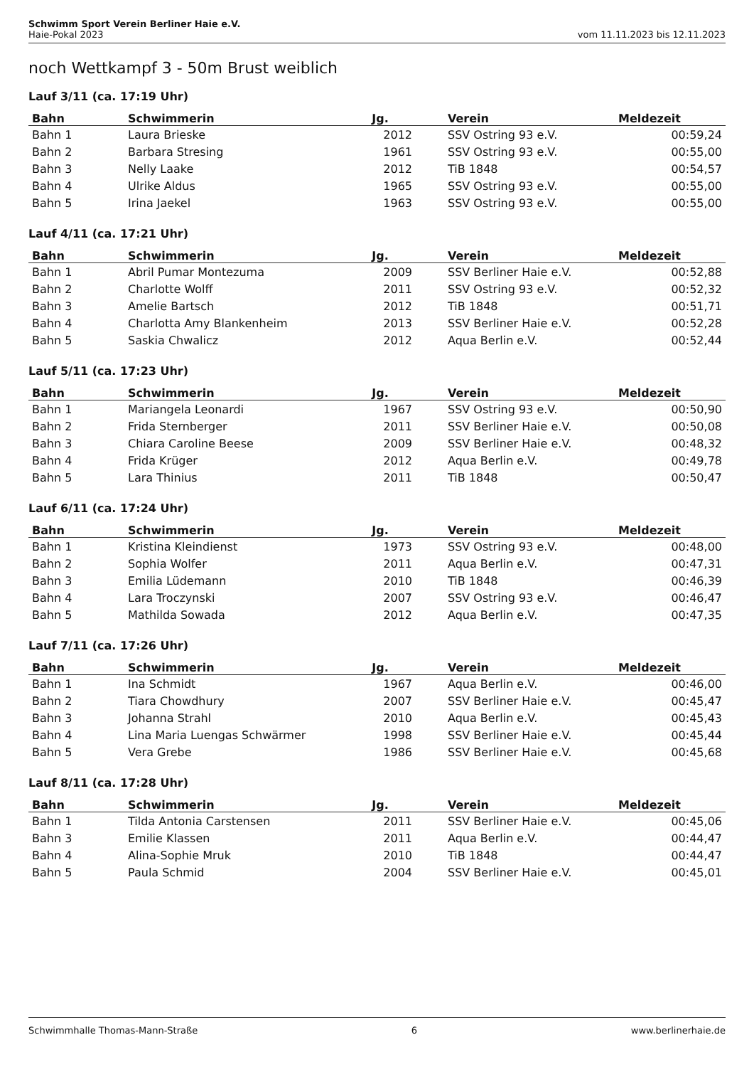Schwimm Sport Verein Berliner Haie e.V.
Haie-Pokal 2023 vom 11.11.2023 bis 12.11.2023
noch Wettkampf 3 - 50m Brust weiblich
Lauf 3/11 (ca. 17:19 Uhr)
| Bahn | Schwimmerin | Jg. | Verein | Meldezeit |
| --- | --- | --- | --- | --- |
| Bahn 1 | Laura Brieske | 2012 | SSV Ostring 93 e.V. | 00:59,24 |
| Bahn 2 | Barbara Stresing | 1961 | SSV Ostring 93 e.V. | 00:55,00 |
| Bahn 3 | Nelly Laake | 2012 | TiB 1848 | 00:54,57 |
| Bahn 4 | Ulrike Aldus | 1965 | SSV Ostring 93 e.V. | 00:55,00 |
| Bahn 5 | Irina Jaekel | 1963 | SSV Ostring 93 e.V. | 00:55,00 |
Lauf 4/11 (ca. 17:21 Uhr)
| Bahn | Schwimmerin | Jg. | Verein | Meldezeit |
| --- | --- | --- | --- | --- |
| Bahn 1 | Abril Pumar Montezuma | 2009 | SSV Berliner Haie e.V. | 00:52,88 |
| Bahn 2 | Charlotte Wolff | 2011 | SSV Ostring 93 e.V. | 00:52,32 |
| Bahn 3 | Amelie Bartsch | 2012 | TiB 1848 | 00:51,71 |
| Bahn 4 | Charlotta Amy Blankenheim | 2013 | SSV Berliner Haie e.V. | 00:52,28 |
| Bahn 5 | Saskia Chwalicz | 2012 | Aqua Berlin e.V. | 00:52,44 |
Lauf 5/11 (ca. 17:23 Uhr)
| Bahn | Schwimmerin | Jg. | Verein | Meldezeit |
| --- | --- | --- | --- | --- |
| Bahn 1 | Mariangela Leonardi | 1967 | SSV Ostring 93 e.V. | 00:50,90 |
| Bahn 2 | Frida Sternberger | 2011 | SSV Berliner Haie e.V. | 00:50,08 |
| Bahn 3 | Chiara Caroline Beese | 2009 | SSV Berliner Haie e.V. | 00:48,32 |
| Bahn 4 | Frida Krüger | 2012 | Aqua Berlin e.V. | 00:49,78 |
| Bahn 5 | Lara Thinius | 2011 | TiB 1848 | 00:50,47 |
Lauf 6/11 (ca. 17:24 Uhr)
| Bahn | Schwimmerin | Jg. | Verein | Meldezeit |
| --- | --- | --- | --- | --- |
| Bahn 1 | Kristina Kleindienst | 1973 | SSV Ostring 93 e.V. | 00:48,00 |
| Bahn 2 | Sophia Wolfer | 2011 | Aqua Berlin e.V. | 00:47,31 |
| Bahn 3 | Emilia Lüdemann | 2010 | TiB 1848 | 00:46,39 |
| Bahn 4 | Lara Troczynski | 2007 | SSV Ostring 93 e.V. | 00:46,47 |
| Bahn 5 | Mathilda Sowada | 2012 | Aqua Berlin e.V. | 00:47,35 |
Lauf 7/11 (ca. 17:26 Uhr)
| Bahn | Schwimmerin | Jg. | Verein | Meldezeit |
| --- | --- | --- | --- | --- |
| Bahn 1 | Ina Schmidt | 1967 | Aqua Berlin e.V. | 00:46,00 |
| Bahn 2 | Tiara Chowdhury | 2007 | SSV Berliner Haie e.V. | 00:45,47 |
| Bahn 3 | Johanna Strahl | 2010 | Aqua Berlin e.V. | 00:45,43 |
| Bahn 4 | Lina Maria Luengas Schwärmer | 1998 | SSV Berliner Haie e.V. | 00:45,44 |
| Bahn 5 | Vera Grebe | 1986 | SSV Berliner Haie e.V. | 00:45,68 |
Lauf 8/11 (ca. 17:28 Uhr)
| Bahn | Schwimmerin | Jg. | Verein | Meldezeit |
| --- | --- | --- | --- | --- |
| Bahn 1 | Tilda Antonia Carstensen | 2011 | SSV Berliner Haie e.V. | 00:45,06 |
| Bahn 3 | Emilie Klassen | 2011 | Aqua Berlin e.V. | 00:44,47 |
| Bahn 4 | Alina-Sophie Mruk | 2010 | TiB 1848 | 00:44,47 |
| Bahn 5 | Paula Schmid | 2004 | SSV Berliner Haie e.V. | 00:45,01 |
Schwimmhalle Thomas-Mann-Straße 6 www.berlinerhaie.de